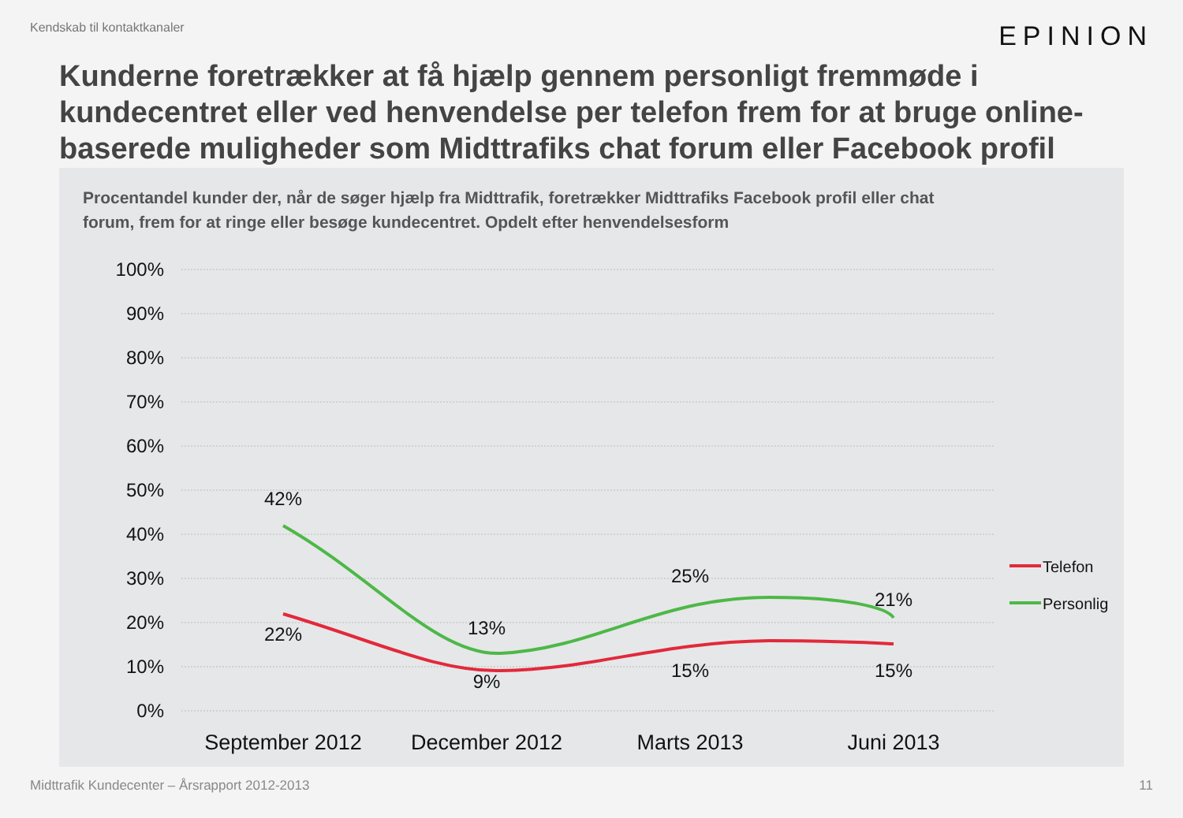Kendskab til kontaktkanaler
EPINION
Kunderne foretrækker at få hjælp gennem personligt fremmøde i kundecentret eller ved henvendelse per telefon frem for at bruge online-baserede muligheder som Midttrafiks chat forum eller Facebook profil
Procentandel kunder der, når de søger hjælp fra Midttrafik, foretrækker Midttrafiks Facebook profil eller chat forum, frem for at ringe eller besøge kundecentret. Opdelt efter henvendelsesform
100%
90%
80%
70%
60%
50%
40%
30%
20%
10%
0%
42%
22%
13%
9%
25%
15%
21%
15%
September 2012
December 2012
Marts 2013
Juni 2013
Telefon
Personlig
Midttrafik Kundecenter – Årsrapport 2012-2013
11